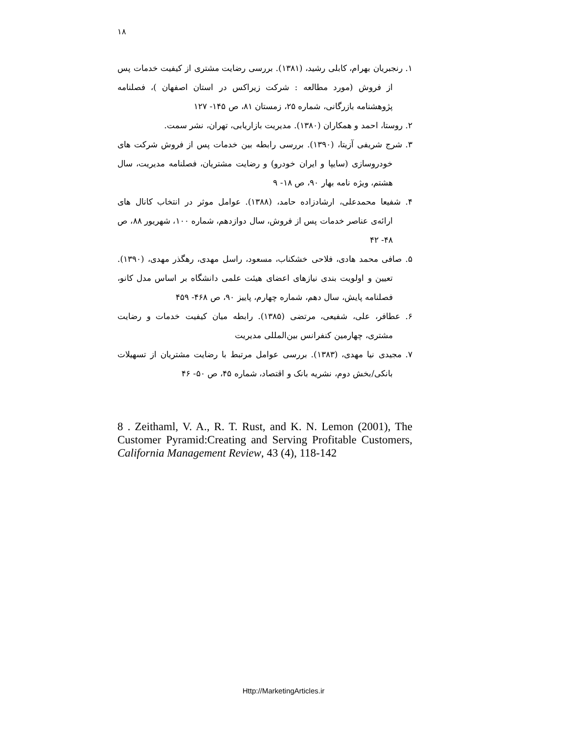۱۸
۱. رنجبریان بهرام، کابلی رشید، (۱۳۸۱). بررسی رضایت مشتری از کیفیت خدمات پس از فروش (مورد مطالعه : شرکت زیراکس در استان اصفهان )، فصلنامه پژوهشنامه بازرگانی، شماره ۲۵، زمستان ۸۱، ص ۱۴۵- ۱۲۷
۲. روستا، احمد و همکاران (۱۳۸۰). مدیریت بازاریابی، تهران، نشر سمت.
۳. شرج شریفی آزیتا، (۱۳۹۰). بررسی رابطه بین خدمات پس از فروش شرکت های خودروسازی (سایپا و ایران خودرو) و رضایت مشتریان، فصلنامه مدیریت، سال هشتم، ویژه نامه بهار ۹۰، ص ۱۸- ۹
۴. شفیعا محمدعلی، ارشادزاده حامد، (۱۳۸۸). عوامل موثر در انتخاب کانال های ارائه‌ی عناصر خدمات پس از فروش، سال دوازدهم، شماره ۱۰۰، شهریور ۸۸، ص ۴۸- ۴۲
۵. صافی محمد هادی، فلاحی خشکناب، مسعود، راسل مهدی، رهگذر مهدی، (۱۳۹۰). تعیین و اولویت بندی نیازهای اعضای هیئت علمی دانشگاه بر اساس مدل کانو، فصلنامه پایش، سال دهم، شماره چهارم، پاییز ۹۰، ص ۴۶۸- ۴۵۹
۶. عطافر، علی، شفیعی، مرتضی (۱۳۸۵). رابطه میان کیفیت خدمات و رضایت مشتری، چهارمین کنفرانس بین‌المللی مدیریت
۷. مجیدی نیا مهدی، (۱۳۸۳). بررسی عوامل مرتبط با رضایت مشتریان از تسهیلات بانکی/بخش دوم، نشریه بانک و اقتصاد، شماره ۴۵، ص ۵۰- ۴۶
8 . Zeithaml, V. A., R. T. Rust, and K. N. Lemon (2001), The Customer Pyramid:Creating and Serving Profitable Customers, California Management Review, 43 (4), 118-142
Http://MarketingArticles.ir